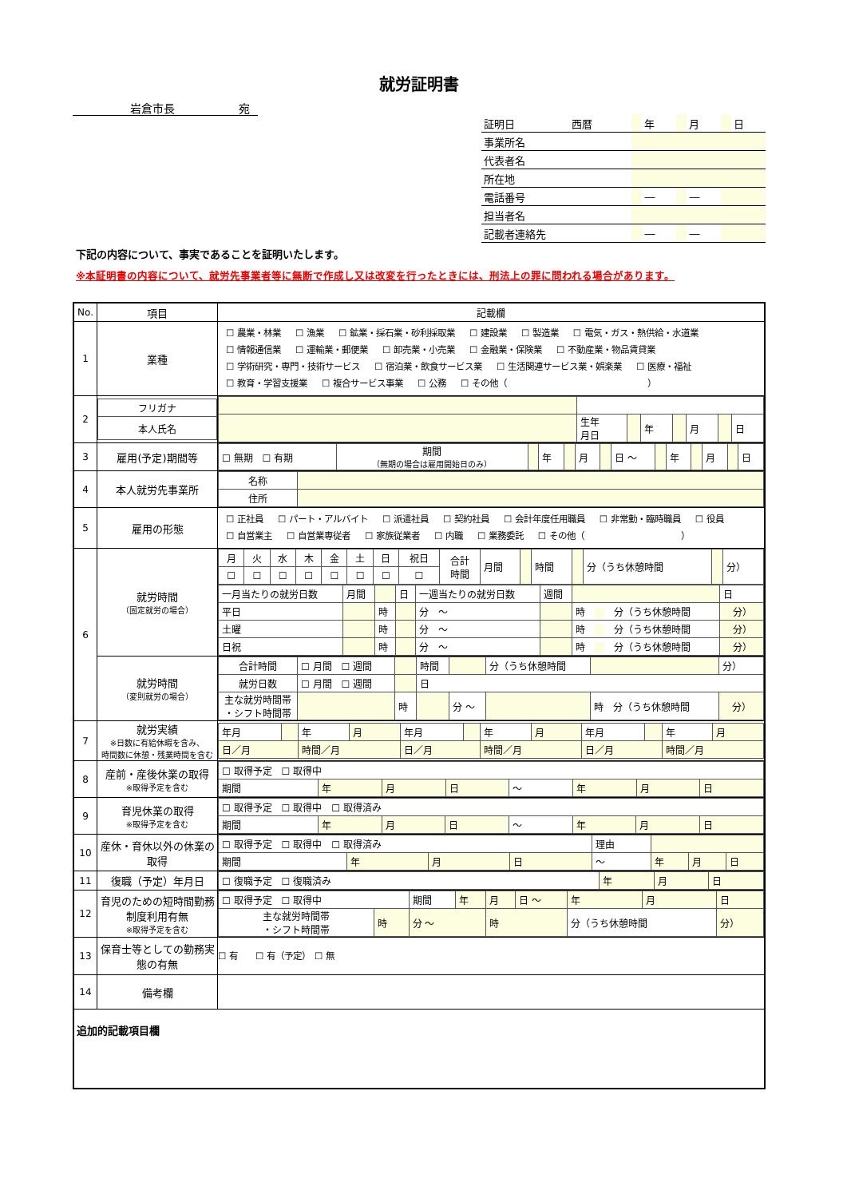就労証明書
岩倉市長 宛
| 証明日 | 西暦 | | 年 | | 月 | | 日 |
| 事業所名 | | | | | | | |
| 代表者名 | | | | | | | |
| 所在地 | | | | | | | |
| 電話番号 | | | ― | | ― | | |
| 担当者名 | | | | | | | |
| 記載者連絡先 | | | ― | | ― | | |
下記の内容について、事実であることを証明いたします。
※本証明書の内容について、就労先事業者等に無断で作成し又は改変を行ったときには、刑法上の罪に問われる場合があります。
| No. | 項目 | 記載欄 |
| 1 | 業種 | ☐ 農業・林業 ☐ 漁業 ☐ 鉱業・採石業・砂利採取業 ☐ 建設業 ☐ 製造業 ☐ 電気・ガス・熱供給・水道業 ☐ 情報通信業 ☐ 運輸業・郵便業 ☐ 卸売業・小売業 ☐ 金融業・保険業 ☐ 不動産業・物品賃貸業 ☐ 学術研究・専門・技術サービス ☐ 宿泊業・飲食サービス業 ☐ 生活関連サービス業・娯楽業 ☐ 医療・福祉 ☐ 教育・学習支援業 ☐ 複合サービス事業 ☐ 公務 ☐ その他（ ） |
| 2 | / フリガナ / / 本人氏名 / | / / 生年 月日 / / 年 / / 月 / / 日 / |
| 3 | 雇用(予定)期間等 | / ☐ 無期 ☐ 有期 / 期間 （無期の場合は雇用開始日のみ） / / 年 / / 月 / / 日 ～ / / 年 / / 月 / / 日 / |
| 4 | 本人就労先事業所 | / 名称 / / / 住所 / / |
| 5 | 雇用の形態 | ☐ 正社員 ☐ パート・アルバイト ☐ 派遣社員 ☐ 契約社員 ☐ 会計年度任用職員 ☐ 非常勤・臨時職員 ☐ 役員 ☐ 自営業主 ☐ 自営業専従者 ☐ 家族従業者 ☐ 内職 ☐ 業務委託 ☐ その他（ ） |
| 6 | 就労時間 （固定就労の場合） | / 月 / 火 / 水 / 木 / 金 / 土 / 日 / 祝日 / 合計 時間 / 月間 / / 時間 / / 分（うち休憩時間 / / 分） / / ☐ / ☐ / ☐ / ☐ / ☐ / ☐ / ☐ / ☐ / / / / / / / / / / 一月当たりの就労日数 / 月間 / / 日 / 一週当たりの就労日数 / 週間 / / 日 / / 平日 / / 時 / / 分 ～ / / 時 分（うち休憩時間 / 分） / / 土曜 / / 時 / / 分 ～ / / 時 分（うち休憩時間 / 分） / / 日祝 / / 時 / / 分 ～ / / 時 分（うち休憩時間 / 分） / |
| | 就労時間 （変則就労の場合） | / 合計時間 / ☐ 月間 ☐ 週間 / / 時間 / / 分（うち休憩時間 / / 分） / / 就労日数 / ☐ 月間 ☐ 週間 / / 日 / / / / / / 主な就労時間帯 ・シフト時間帯 / / 時 / / 分 ～ / / 時 分（うち休憩時間 / 分） / |
| 7 | 就労実績 ※日数に有給休暇を含み、 時間数に休憩・残業時間を含む | / 年月 / / 年 / 月 / 年月 / / 年 / 月 / 年月 / / 年 / 月 / / 日／月 / / 時間／月 / / 日／月 / / 時間／月 / / 日／月 / / 時間／月 / / |
| 8 | 産前・産後休業の取得 ※取得予定を含む | / ☐ 取得予定 ☐ 取得中 / / / / / / / / / 期間 / 年 / 月 / 日 / ～ / 年 / 月 / 日 / |
| 9 | 育児休業の取得 ※取得予定を含む | / ☐ 取得予定 ☐ 取得中 ☐ 取得済み / / / / / / / / / 期間 / 年 / 月 / 日 / ～ / 年 / 月 / 日 / |
| 10 | 産休・育休以外の休業の取得 | / ☐ 取得予定 ☐ 取得中 ☐ 取得済み / / / / 理由 / / / / / 期間 / 年 / 月 / 日 / ～ / 年 / 月 / 日 / |
| 11 | 復職（予定）年月日 | / ☐ 復職予定 ☐ 復職済み / 年 / 月 / 日 / |
| 12 | 育児のための短時間勤務制度利用有無 ※取得予定を含む | / ☐ 取得予定 ☐ 取得中 / / 期間 / 年 / 月 / 日 ～ / 年 / 月 / 日 / / 主な就労時間帯 ・シフト時間帯 / 時 / 分 ～ / / 時 / / 分（うち休憩時間 / / 分） / |
| 13 | 保育士等としての勤務実態の有無 | ☐ 有 ☐ 有（予定） ☐ 無 |
| 14 | 備考欄 | |
| 追加的記載項目欄 | | |